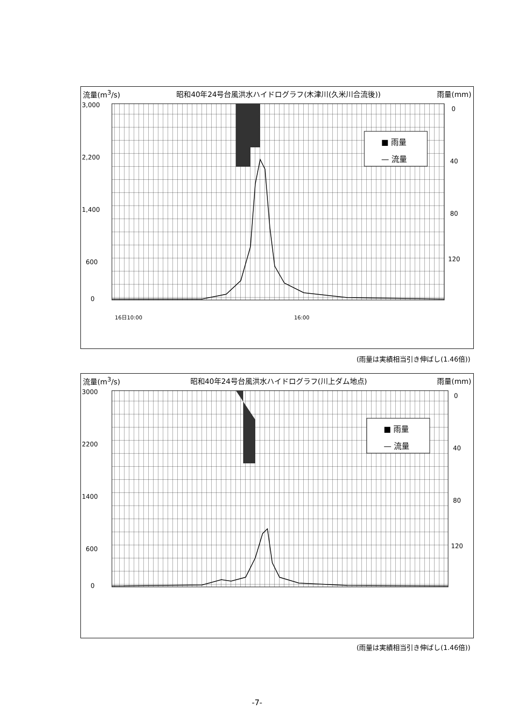流量(m<sup>3</sup>/s) 昭和40年24号台風洪水ハイドログラフ(木津川(久米川合流後)) 雨量(mm)
3,000
2,200
1,400
600
0
0
40
80
120
■ 雨量
— 流量
16日10:00
16:00
(雨量は実績相当引き伸ばし(1.46倍))
流量(m<sup>3</sup>/s) 昭和40年24号台風洪水ハイドログラフ(川上ダム地点) 雨量(mm)
3000
2200
1400
600
0
0
40
80
120
■ 雨量
— 流量
(雨量は実績相当引き伸ばし(1.46倍))
-7-